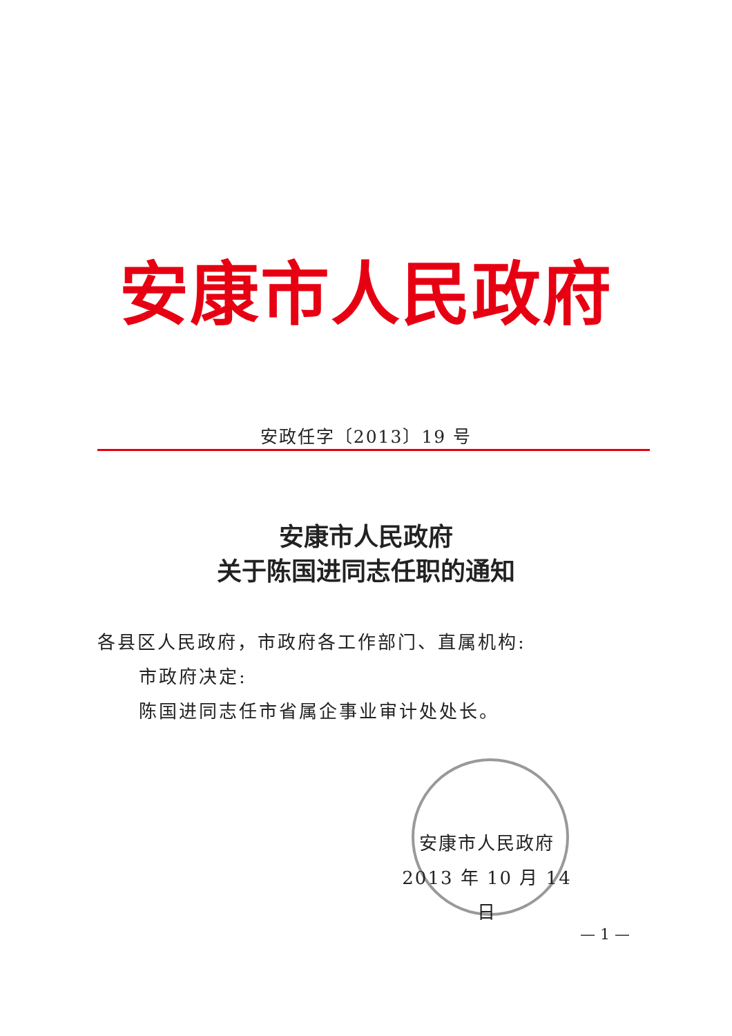安康市人民政府
安政任字〔2013〕19 号
安康市人民政府
关于陈国进同志任职的通知
各县区人民政府，市政府各工作部门、直属机构:
市政府决定:
陈国进同志任市省属企事业审计处处长。
安康市人民政府
2013 年 10 月 14 日
— 1 —